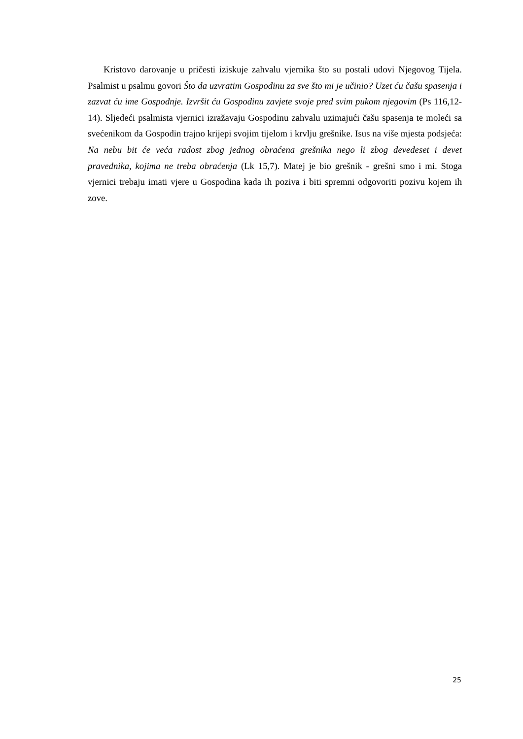Kristovo darovanje u pričesti iziskuje zahvalu vjernika što su postali udovi Njegovog Tijela. Psalmist u psalmu govori Što da uzvratim Gospodinu za sve što mi je učinio? Uzet ću čašu spasenja i zazvat ću ime Gospodnje. Izvršit ću Gospodinu zavjete svoje pred svim pukom njegovim (Ps 116,12-14). Sljedeći psalmista vjernici izražavaju Gospodinu zahvalu uzimajući čašu spasenja te moleći sa svećenikom da Gospodin trajno krijepi svojim tijelom i krvlju grešnike. Isus na više mjesta podsjeća: Na nebu bit će veća radost zbog jednog obraćena grešnika nego li zbog devedeset i devet pravednika, kojima ne treba obraćenja (Lk 15,7). Matej je bio grešnik - grešni smo i mi. Stoga vjernici trebaju imati vjere u Gospodina kada ih poziva i biti spremni odgovoriti pozivu kojem ih zove.
25